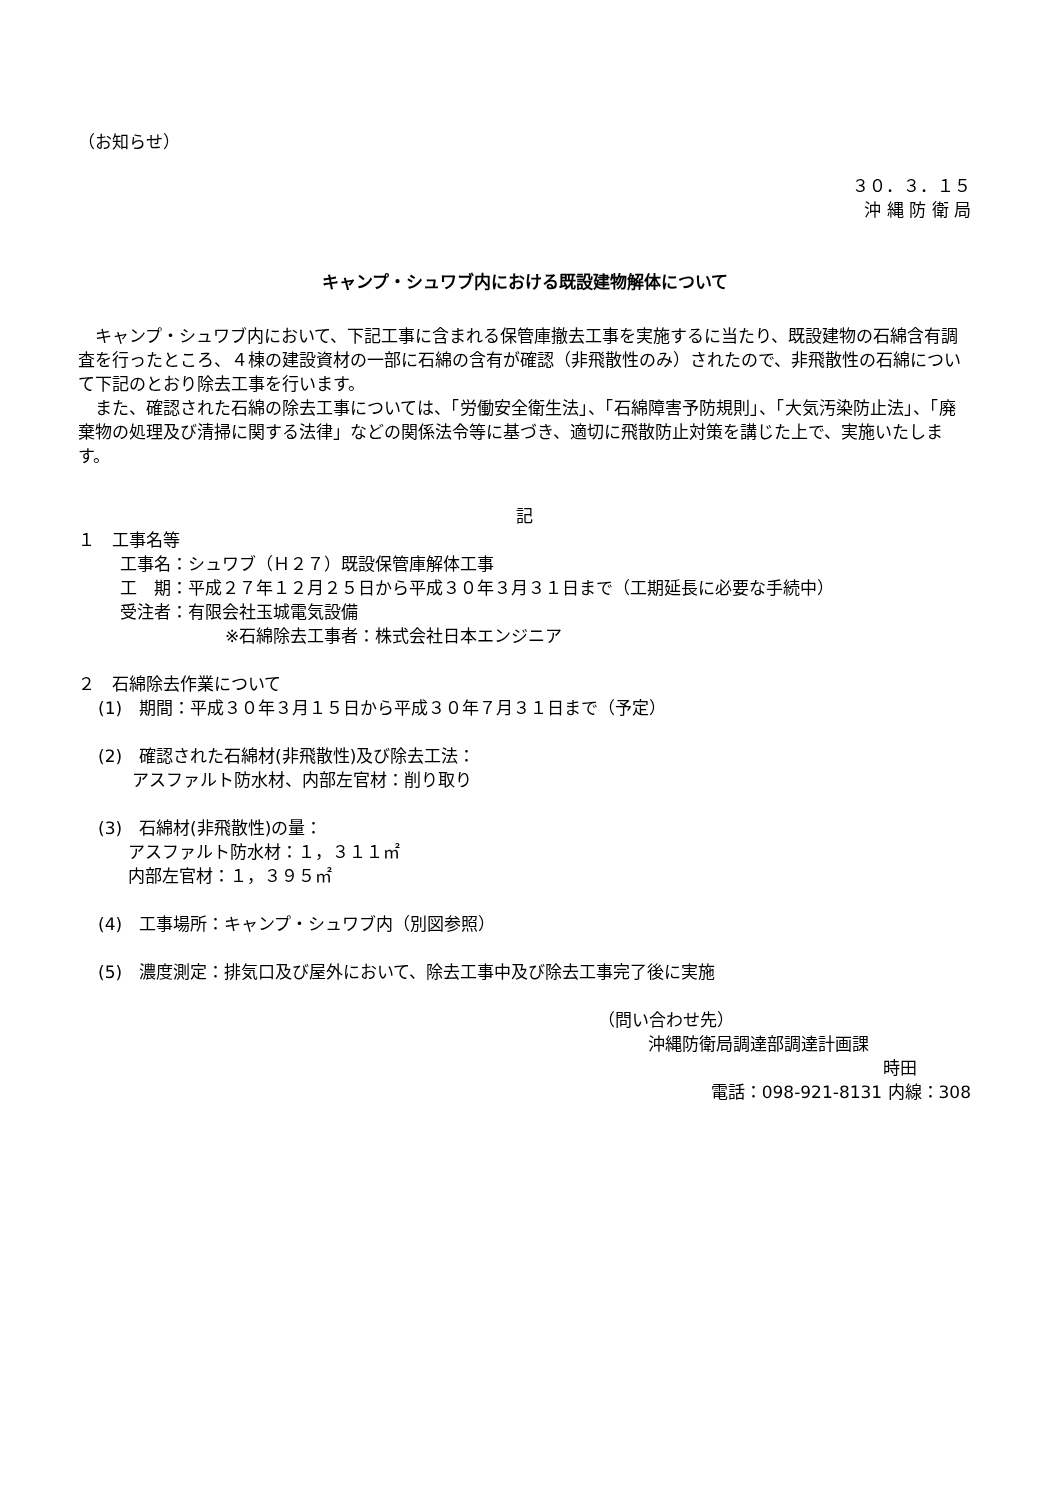（お知らせ）
３０．３．１５
沖 縄 防 衛 局
キャンプ・シュワブ内における既設建物解体について
キャンプ・シュワブ内において、下記工事に含まれる保管庫撤去工事を実施するに当たり、既設建物の石綿含有調査を行ったところ、４棟の建設資材の一部に石綿の含有が確認（非飛散性のみ）されたので、非飛散性の石綿について下記のとおり除去工事を行います。
また、確認された石綿の除去工事については、「労働安全衛生法」、「石綿障害予防規則」、「大気汚染防止法」、「廃棄物の処理及び清掃に関する法律」などの関係法令等に基づき、適切に飛散防止対策を講じた上で、実施いたします。
記
１　工事名等
工事名：シュワブ（Ｈ２７）既設保管庫解体工事
工　期：平成２７年１２月２５日から平成３０年３月３１日まで（工期延長に必要な手続中）
受注者：有限会社玉城電気設備
※石綿除去工事者：株式会社日本エンジニア
２　石綿除去作業について
(1)　期間：平成３０年３月１５日から平成３０年７月３１日まで（予定）
(2)　確認された石綿材(非飛散性)及び除去工法：
アスファルト防水材、内部左官材：削り取り
(3)　石綿材(非飛散性)の量：
アスファルト防水材：１，３１１㎡
内部左官材：１，３９５㎡
(4)　工事場所：キャンプ・シュワブ内（別図参照）
(5)　濃度測定：排気口及び屋外において、除去工事中及び除去工事完了後に実施
（問い合わせ先）
沖縄防衛局調達部調達計画課
時田
電話：098-921-8131 内線：308